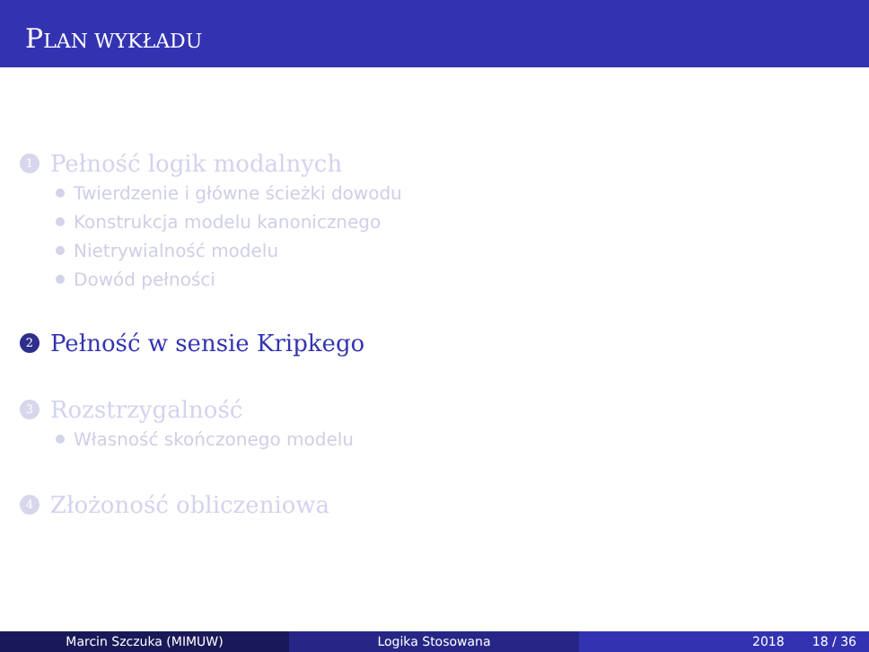PLAN WYKŁADU
1
Pełność logik modalnych
Twierdzenie i główne ścieżki dowodu
Konstrukcja modelu kanonicznego
Nietrywialność modelu
Dowód pełności
2
Pełność w sensie Kripkego
3
Rozstrzygalność
Własność skończonego modelu
4
Złożoność obliczeniowa
Marcin Szczuka (MIMUW) Logika Stosowana 2018 18 / 36